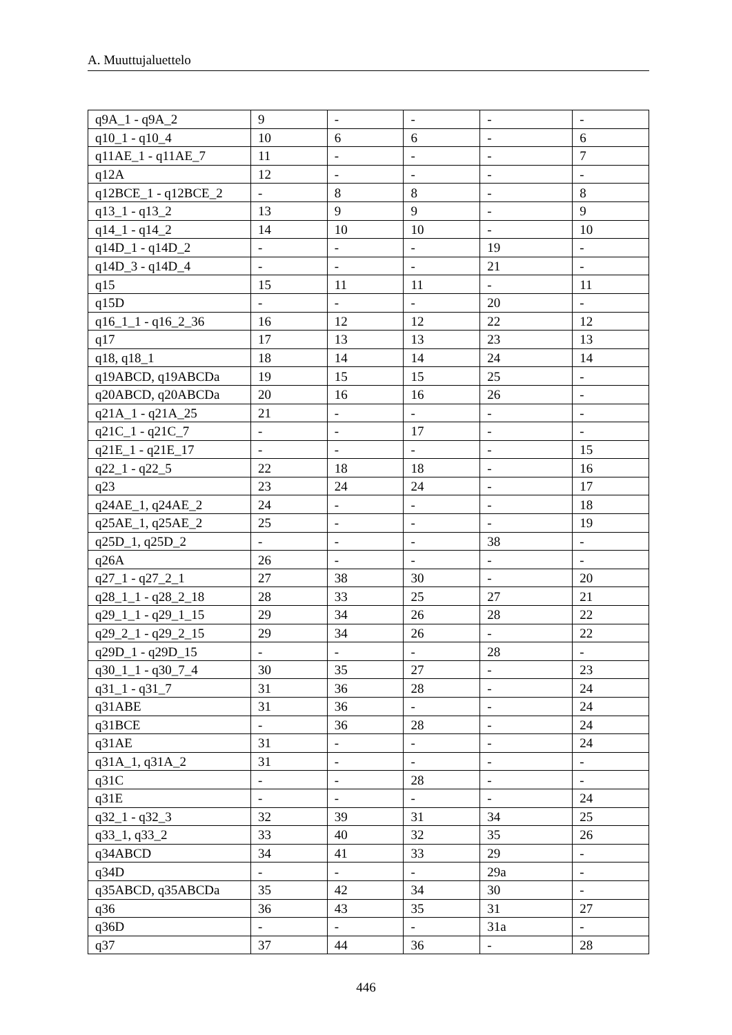A. Muuttujaluettelo
| q9A_1 - q9A_2 | 9 | - | - | - | - |
| q10_1 - q10_4 | 10 | 6 | 6 | - | 6 |
| q11AE_1 - q11AE_7 | 11 | - | - | - | 7 |
| q12A | 12 | - | - | - | - |
| q12BCE_1 - q12BCE_2 | - | 8 | 8 | - | 8 |
| q13_1 - q13_2 | 13 | 9 | 9 | - | 9 |
| q14_1 - q14_2 | 14 | 10 | 10 | - | 10 |
| q14D_1 - q14D_2 | - | - | - | 19 | - |
| q14D_3 - q14D_4 | - | - | - | 21 | - |
| q15 | 15 | 11 | 11 | - | 11 |
| q15D | - | - | - | 20 | - |
| q16_1_1 - q16_2_36 | 16 | 12 | 12 | 22 | 12 |
| q17 | 17 | 13 | 13 | 23 | 13 |
| q18, q18_1 | 18 | 14 | 14 | 24 | 14 |
| q19ABCD, q19ABCDa | 19 | 15 | 15 | 25 | - |
| q20ABCD, q20ABCDa | 20 | 16 | 16 | 26 | - |
| q21A_1 - q21A_25 | 21 | - | - | - | - |
| q21C_1 - q21C_7 | - | - | 17 | - | - |
| q21E_1 - q21E_17 | - | - | - | - | 15 |
| q22_1 - q22_5 | 22 | 18 | 18 | - | 16 |
| q23 | 23 | 24 | 24 | - | 17 |
| q24AE_1, q24AE_2 | 24 | - | - | - | 18 |
| q25AE_1, q25AE_2 | 25 | - | - | - | 19 |
| q25D_1, q25D_2 | - | - | - | 38 | - |
| q26A | 26 | - | - | - | - |
| q27_1 - q27_2_1 | 27 | 38 | 30 | - | 20 |
| q28_1_1 - q28_2_18 | 28 | 33 | 25 | 27 | 21 |
| q29_1_1 - q29_1_15 | 29 | 34 | 26 | 28 | 22 |
| q29_2_1 - q29_2_15 | 29 | 34 | 26 | - | 22 |
| q29D_1 - q29D_15 | - | - | - | 28 | - |
| q30_1_1 - q30_7_4 | 30 | 35 | 27 | - | 23 |
| q31_1 - q31_7 | 31 | 36 | 28 | - | 24 |
| q31ABE | 31 | 36 | - | - | 24 |
| q31BCE | - | 36 | 28 | - | 24 |
| q31AE | 31 | - | - | - | 24 |
| q31A_1, q31A_2 | 31 | - | - | - | - |
| q31C | - | - | 28 | - | - |
| q31E | - | - | - | - | 24 |
| q32_1 - q32_3 | 32 | 39 | 31 | 34 | 25 |
| q33_1, q33_2 | 33 | 40 | 32 | 35 | 26 |
| q34ABCD | 34 | 41 | 33 | 29 | - |
| q34D | - | - | - | 29a | - |
| q35ABCD, q35ABCDa | 35 | 42 | 34 | 30 | - |
| q36 | 36 | 43 | 35 | 31 | 27 |
| q36D | - | - | - | 31a | - |
| q37 | 37 | 44 | 36 | - | 28 |
446